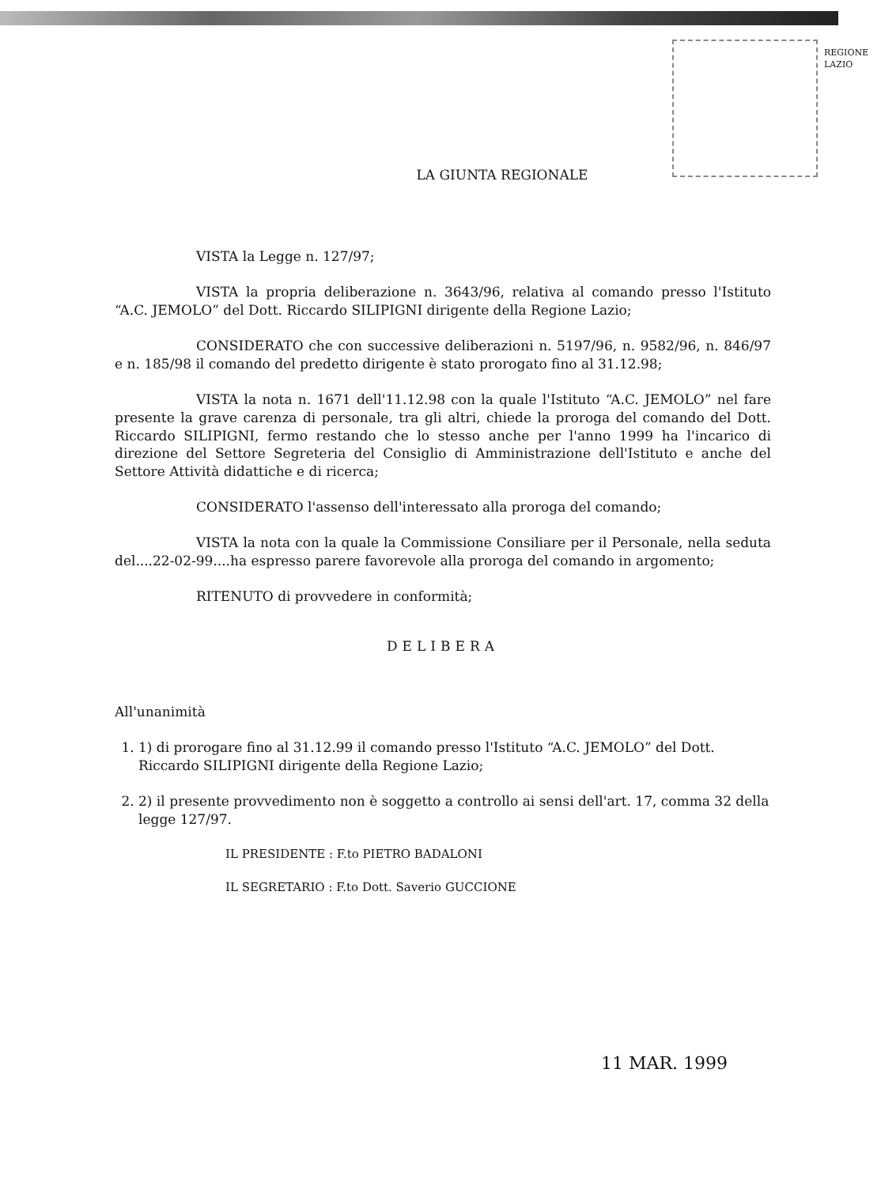REGIONE LAZIO
LA GIUNTA REGIONALE
VISTA la Legge n. 127/97;
VISTA la propria deliberazione n. 3643/96, relativa al comando presso l'Istituto “A.C. JEMOLO” del Dott. Riccardo SILIPIGNI dirigente della Regione Lazio;
CONSIDERATO che con successive deliberazioni n. 5197/96, n. 9582/96, n. 846/97 e n. 185/98 il comando del predetto dirigente è stato prorogato fino al 31.12.98;
VISTA la nota n. 1671 dell'11.12.98 con la quale l'Istituto “A.C. JEMOLO” nel fare presente la grave carenza di personale, tra gli altri, chiede la proroga del comando del Dott. Riccardo SILIPIGNI, fermo restando che lo stesso anche per l'anno 1999 ha l'incarico di direzione del Settore Segreteria del Consiglio di Amministrazione dell'Istituto e anche del Settore Attività didattiche e di ricerca;
CONSIDERATO l'assenso dell'interessato alla proroga del comando;
VISTA la nota con la quale la Commissione Consiliare per il Personale, nella seduta del....22-02-99....ha espresso parere favorevole alla proroga del comando in argomento;
RITENUTO di provvedere in conformità;
DELIBERA
All'unanimità
1. 1) di prorogare fino al 31.12.99 il comando presso l'Istituto “A.C. JEMOLO” del Dott. Riccardo SILIPIGNI dirigente della Regione Lazio;
2. 2) il presente provvedimento non è soggetto a controllo ai sensi dell'art. 17, comma 32 della legge 127/97.
IL PRESIDENTE : F.to PIETRO BADALONI
IL SEGRETARIO : F.to Dott. Saverio GUCCIONE
11 MAR. 1999